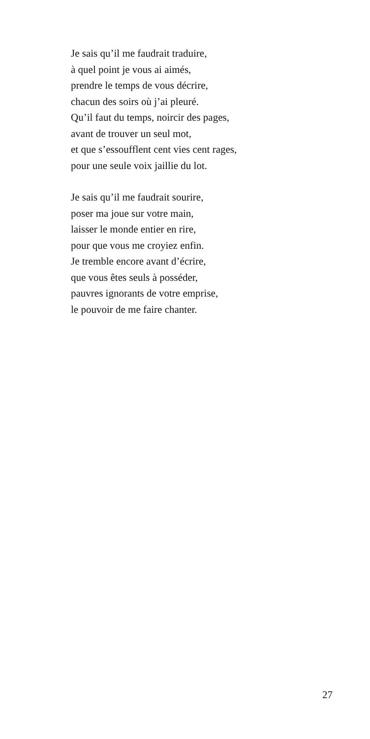Je sais qu’il me faudrait traduire,
à quel point je vous ai aimés,
prendre le temps de vous décrire,
chacun des soirs où j’ai pleuré.
Qu’il faut du temps, noircir des pages,
avant de trouver un seul mot,
et que s’essoufflent cent vies cent rages,
pour une seule voix jaillie du lot.
Je sais qu’il me faudrait sourire,
poser ma joue sur votre main,
laisser le monde entier en rire,
pour que vous me croyiez enfin.
Je tremble encore avant d’écrire,
que vous êtes seuls à posséder,
pauvres ignorants de votre emprise,
le pouvoir de me faire chanter.
27